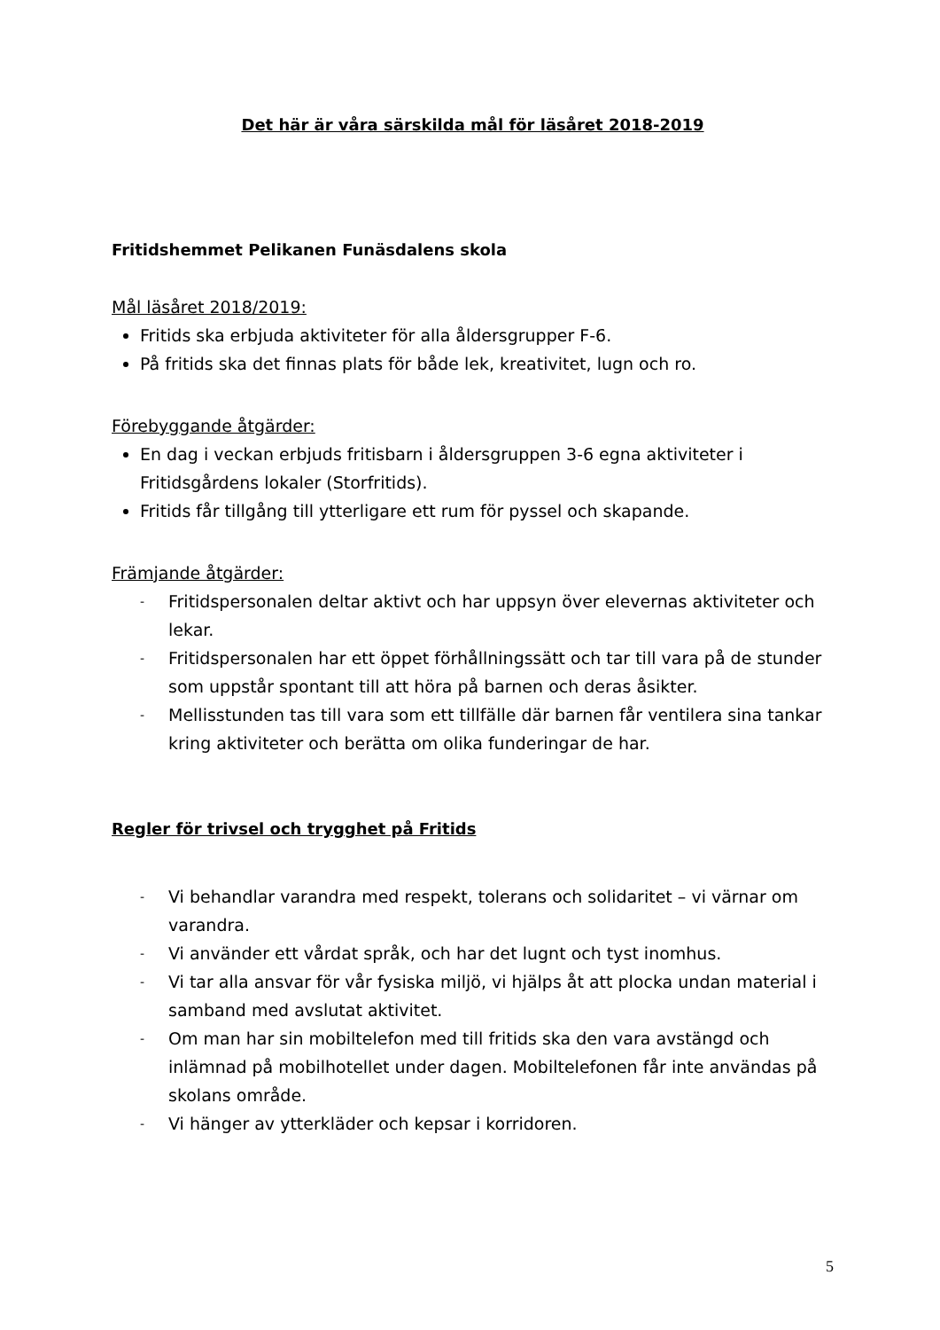Det här är våra särskilda mål för läsåret 2018-2019
Fritidshemmet Pelikanen Funäsdalens skola
Mål läsåret 2018/2019:
Fritids ska erbjuda aktiviteter för alla åldersgrupper F-6.
På fritids ska det finnas plats för både lek, kreativitet, lugn och ro.
Förebyggande åtgärder:
En dag i veckan erbjuds fritisbarn i åldersgruppen 3-6 egna aktiviteter i Fritidsgårdens lokaler (Storfritids).
Fritids får tillgång till ytterligare ett rum för pyssel och skapande.
Främjande åtgärder:
- Fritidspersonalen deltar aktivt och har uppsyn över elevernas aktiviteter och lekar.
- Fritidspersonalen har ett öppet förhållningssätt och tar till vara på de stunder som uppstår spontant till att höra på barnen och deras åsikter.
- Mellisstunden tas till vara som ett tillfälle där barnen får ventilera sina tankar kring aktiviteter och berätta om olika funderingar de har.
Regler för trivsel och trygghet på Fritids
- Vi behandlar varandra med respekt, tolerans och solidaritet – vi värnar om varandra.
- Vi använder ett vårdat språk, och har det lugnt och tyst inomhus.
- Vi tar alla ansvar för vår fysiska miljö, vi hjälps åt att plocka undan material i samband med avslutat aktivitet.
- Om man har sin mobiltelefon med till fritids ska den vara avstängd och inlämnad på mobilhotellet under dagen. Mobiltelefonen får inte användas på skolans område.
- Vi hänger av ytterkläder och kepsar i korridoren.
5